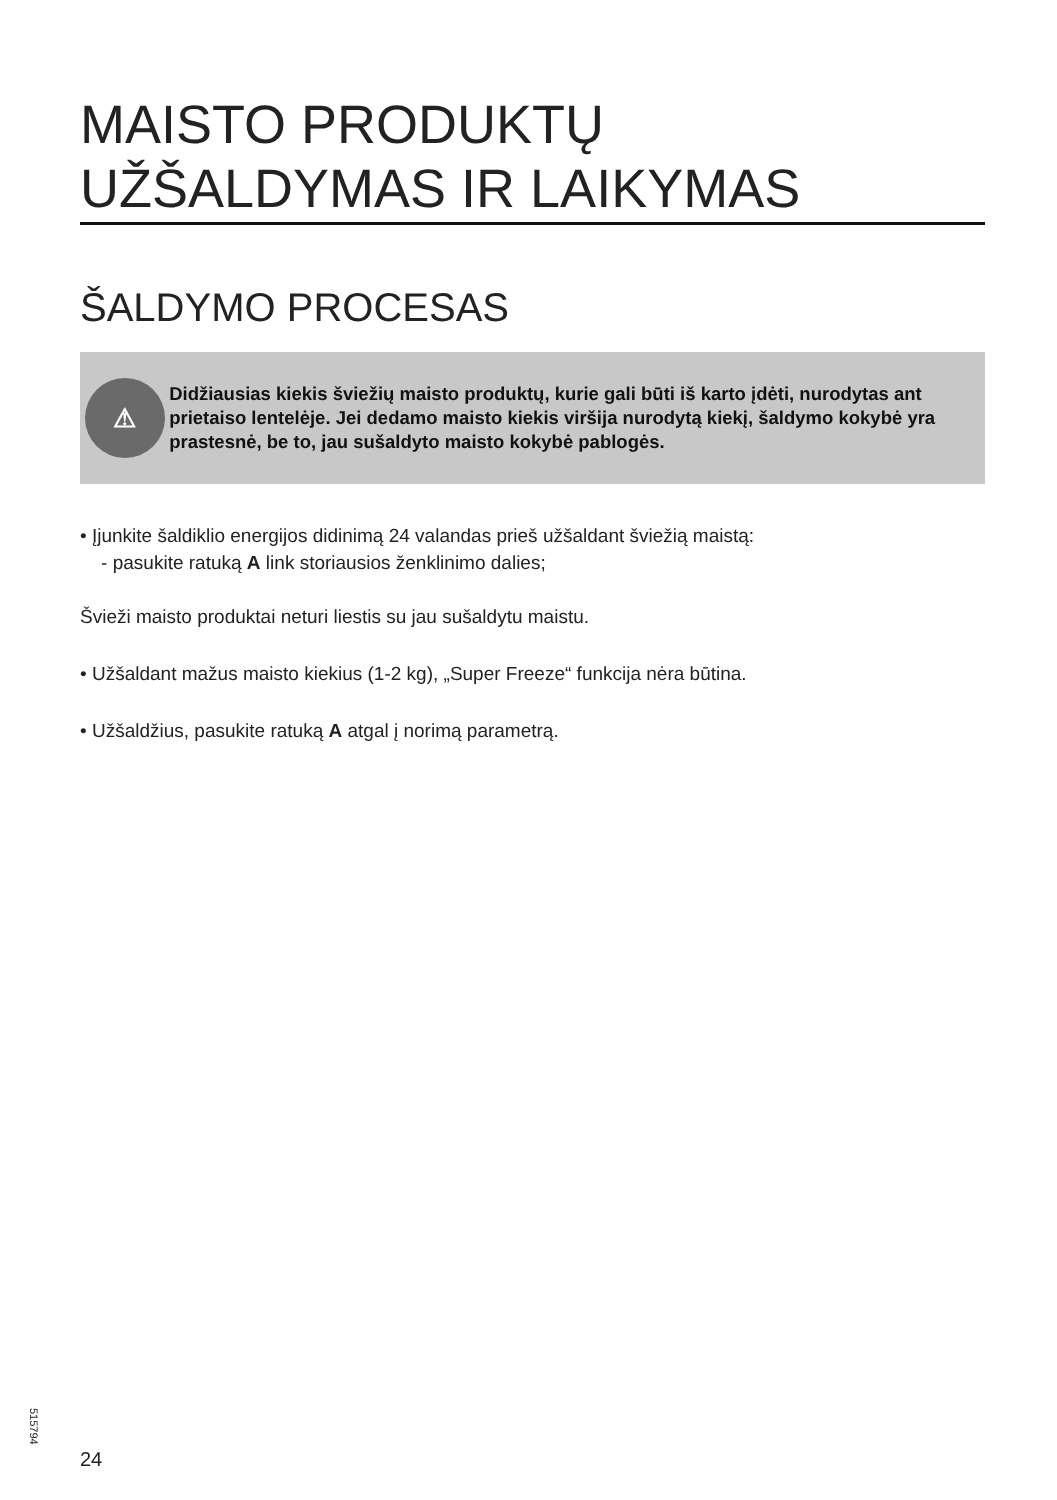MAISTO PRODUKTŲ
UŽŠALDYMAS IR LAIKYMAS
ŠALDYMO PROCESAS
⚠
Didžiausias kiekis šviežių maisto produktų, kurie gali būti iš karto įdėti, nurodytas ant prietaiso lentelėje. Jei dedamo maisto kiekis viršija nurodytą kiekį, šaldymo kokybė yra prastesnė, be to, jau sušaldyto maisto kokybė pablogės.
• Įjunkite šaldiklio energijos didinimą 24 valandas prieš užšaldant šviežią maistą:
- pasukite ratuką A link storiausios ženklinimo dalies;
Švieži maisto produktai neturi liestis su jau sušaldytu maistu.
• Užšaldant mažus maisto kiekius (1-2 kg), „Super Freeze“ funkcija nėra būtina.
• Užšaldžius, pasukite ratuką A atgal į norimą parametrą.
515794
24